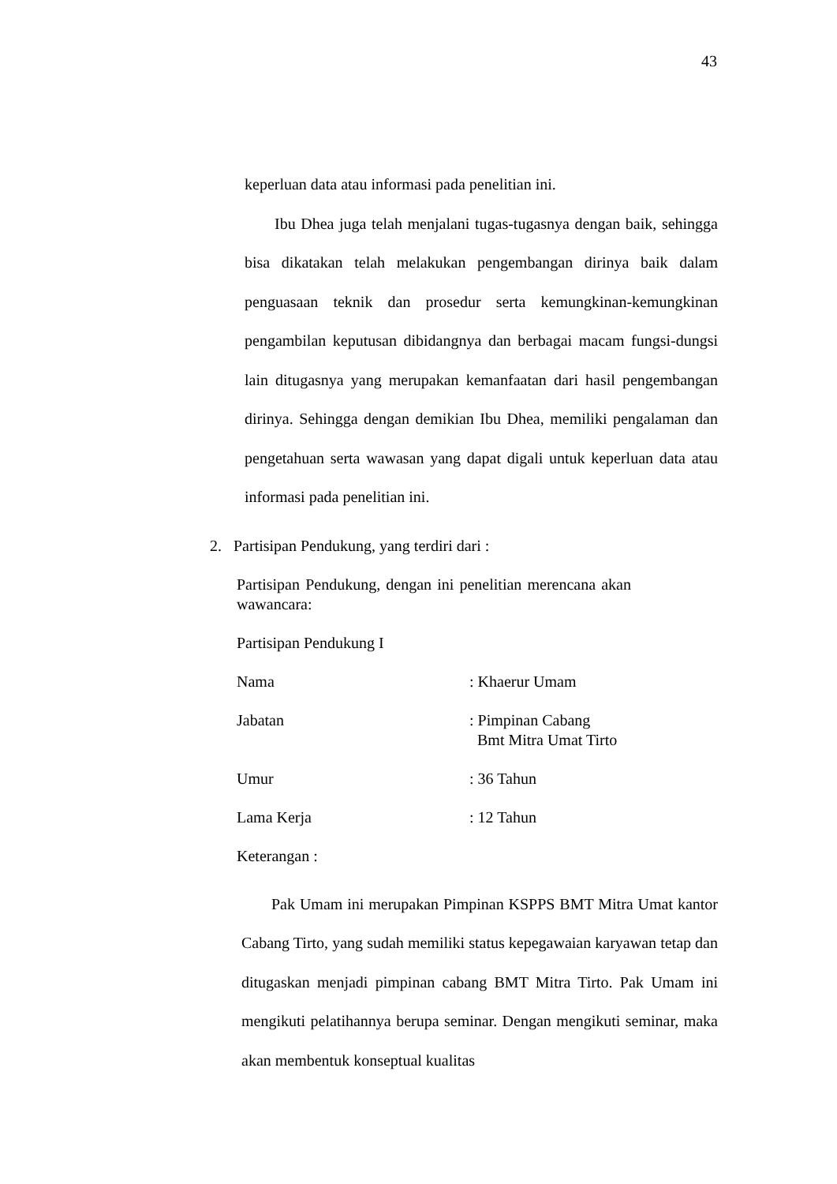43
keperluan data atau informasi pada penelitian ini.
Ibu Dhea juga telah menjalani tugas-tugasnya dengan baik, sehingga bisa dikatakan telah melakukan pengembangan dirinya baik dalam penguasaan teknik dan prosedur serta kemungkinan-kemungkinan pengambilan keputusan dibidangnya dan berbagai macam fungsi-dungsi lain ditugasnya yang merupakan kemanfaatan dari hasil pengembangan dirinya. Sehingga dengan demikian Ibu Dhea, memiliki pengalaman dan pengetahuan serta wawasan yang dapat digali untuk keperluan data atau informasi pada penelitian ini.
2. Partisipan Pendukung, yang terdiri dari :
Partisipan Pendukung, dengan ini penelitian merencana akan wawancara:
Partisipan Pendukung I
Nama : Khaerur Umam
Jabatan : Pimpinan Cabang
Bmt Mitra Umat Tirto
Umur : 36 Tahun
Lama Kerja : 12 Tahun
Keterangan :
Pak Umam ini merupakan Pimpinan KSPPS BMT Mitra Umat kantor Cabang Tirto, yang sudah memiliki status kepegawaian karyawan tetap dan ditugaskan menjadi pimpinan cabang BMT Mitra Tirto. Pak Umam ini mengikuti pelatihannya berupa seminar. Dengan mengikuti seminar, maka akan membentuk konseptual kualitas